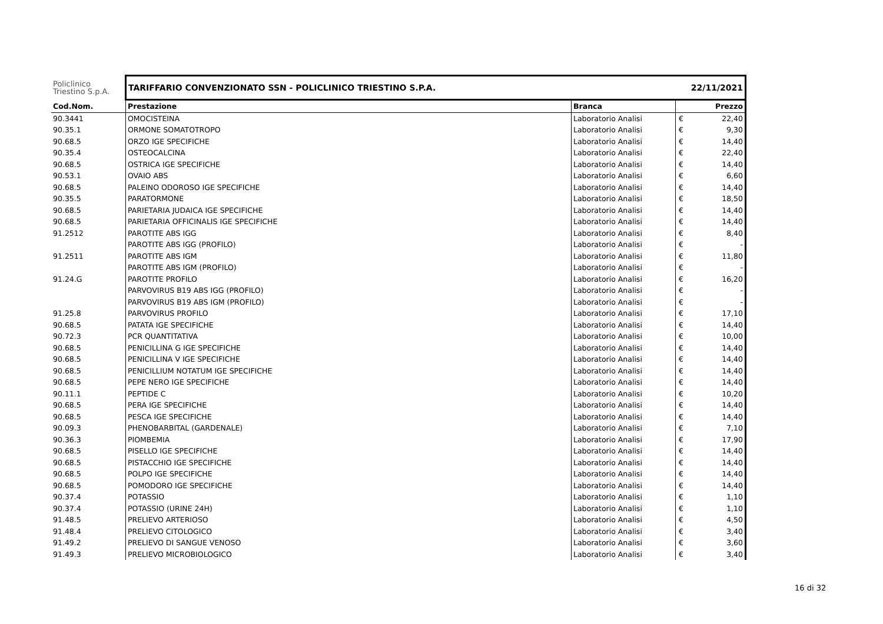| Policlinico Triestino S.p.A. | TARIFFARIO CONVENZIONATO SSN - POLICLINICO TRIESTINO S.P.A. | | 22/11/2021 |
| Cod.Nom. | Prestazione | Branca | Prezzo |
| 90.3441 | OMOCISTEINA | Laboratorio Analisi | € 22,40 |
| 90.35.1 | ORMONE SOMATOTROPO | Laboratorio Analisi | € 9,30 |
| 90.68.5 | ORZO IGE SPECIFICHE | Laboratorio Analisi | € 14,40 |
| 90.35.4 | OSTEOCALCINA | Laboratorio Analisi | € 22,40 |
| 90.68.5 | OSTRICA IGE SPECIFICHE | Laboratorio Analisi | € 14,40 |
| 90.53.1 | OVAIO ABS | Laboratorio Analisi | € 6,60 |
| 90.68.5 | PALEINO ODOROSO IGE SPECIFICHE | Laboratorio Analisi | € 14,40 |
| 90.35.5 | PARATORMONE | Laboratorio Analisi | € 18,50 |
| 90.68.5 | PARIETARIA JUDAICA IGE SPECIFICHE | Laboratorio Analisi | € 14,40 |
| 90.68.5 | PARIETARIA OFFICINALIS IGE SPECIFICHE | Laboratorio Analisi | € 14,40 |
| 91.2512 | PAROTITE ABS IGG | Laboratorio Analisi | € 8,40 |
| | PAROTITE ABS IGG (PROFILO) | Laboratorio Analisi | € - |
| 91.2511 | PAROTITE ABS IGM | Laboratorio Analisi | € 11,80 |
| | PAROTITE ABS IGM (PROFILO) | Laboratorio Analisi | € - |
| 91.24.G | PAROTITE PROFILO | Laboratorio Analisi | € 16,20 |
| | PARVOVIRUS B19 ABS IGG (PROFILO) | Laboratorio Analisi | € - |
| | PARVOVIRUS B19 ABS IGM (PROFILO) | Laboratorio Analisi | € - |
| 91.25.8 | PARVOVIRUS PROFILO | Laboratorio Analisi | € 17,10 |
| 90.68.5 | PATATA IGE SPECIFICHE | Laboratorio Analisi | € 14,40 |
| 90.72.3 | PCR QUANTITATIVA | Laboratorio Analisi | € 10,00 |
| 90.68.5 | PENICILLINA G IGE SPECIFICHE | Laboratorio Analisi | € 14,40 |
| 90.68.5 | PENICILLINA V IGE SPECIFICHE | Laboratorio Analisi | € 14,40 |
| 90.68.5 | PENICILLIUM NOTATUM IGE SPECIFICHE | Laboratorio Analisi | € 14,40 |
| 90.68.5 | PEPE NERO IGE SPECIFICHE | Laboratorio Analisi | € 14,40 |
| 90.11.1 | PEPTIDE C | Laboratorio Analisi | € 10,20 |
| 90.68.5 | PERA IGE SPECIFICHE | Laboratorio Analisi | € 14,40 |
| 90.68.5 | PESCA IGE SPECIFICHE | Laboratorio Analisi | € 14,40 |
| 90.09.3 | PHENOBARBITAL (GARDENALE) | Laboratorio Analisi | € 7,10 |
| 90.36.3 | PIOMBEMIA | Laboratorio Analisi | € 17,90 |
| 90.68.5 | PISELLO IGE SPECIFICHE | Laboratorio Analisi | € 14,40 |
| 90.68.5 | PISTACCHIO IGE SPECIFICHE | Laboratorio Analisi | € 14,40 |
| 90.68.5 | POLPO IGE SPECIFICHE | Laboratorio Analisi | € 14,40 |
| 90.68.5 | POMODORO IGE SPECIFICHE | Laboratorio Analisi | € 14,40 |
| 90.37.4 | POTASSIO | Laboratorio Analisi | € 1,10 |
| 90.37.4 | POTASSIO (URINE 24H) | Laboratorio Analisi | € 1,10 |
| 91.48.5 | PRELIEVO ARTERIOSO | Laboratorio Analisi | € 4,50 |
| 91.48.4 | PRELIEVO CITOLOGICO | Laboratorio Analisi | € 3,40 |
| 91.49.2 | PRELIEVO DI SANGUE VENOSO | Laboratorio Analisi | € 3,60 |
| 91.49.3 | PRELIEVO MICROBIOLOGICO | Laboratorio Analisi | € 3,40 |
16 di 32